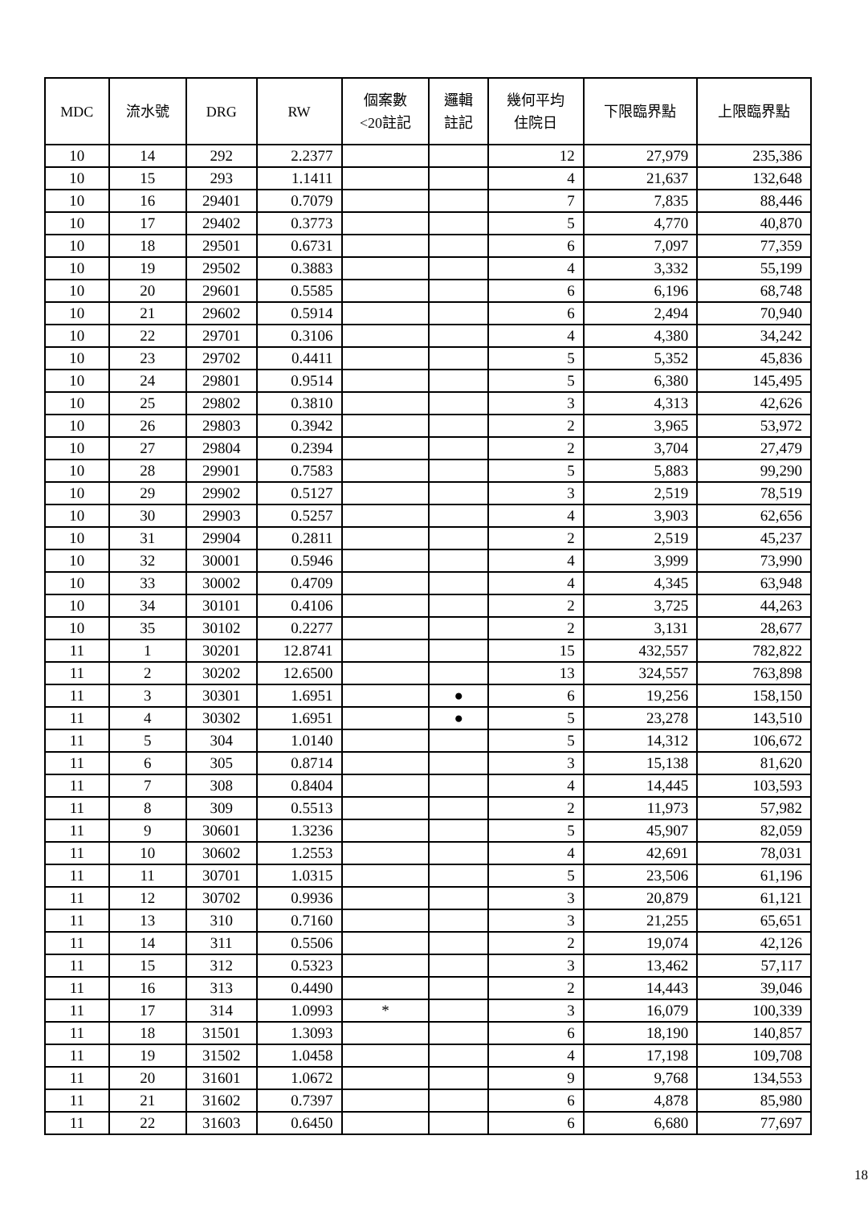| MDC | 流水號 | DRG | RW | 個案數 <20註記 | 邏輯 註記 | 幾何平均 住院日 | 下限臨界點 | 上限臨界點 |
| --- | --- | --- | --- | --- | --- | --- | --- | --- |
| 10 | 14 | 292 | 2.2377 | | | 12 | 27,979 | 235,386 |
| 10 | 15 | 293 | 1.1411 | | | 4 | 21,637 | 132,648 |
| 10 | 16 | 29401 | 0.7079 | | | 7 | 7,835 | 88,446 |
| 10 | 17 | 29402 | 0.3773 | | | 5 | 4,770 | 40,870 |
| 10 | 18 | 29501 | 0.6731 | | | 6 | 7,097 | 77,359 |
| 10 | 19 | 29502 | 0.3883 | | | 4 | 3,332 | 55,199 |
| 10 | 20 | 29601 | 0.5585 | | | 6 | 6,196 | 68,748 |
| 10 | 21 | 29602 | 0.5914 | | | 6 | 2,494 | 70,940 |
| 10 | 22 | 29701 | 0.3106 | | | 4 | 4,380 | 34,242 |
| 10 | 23 | 29702 | 0.4411 | | | 5 | 5,352 | 45,836 |
| 10 | 24 | 29801 | 0.9514 | | | 5 | 6,380 | 145,495 |
| 10 | 25 | 29802 | 0.3810 | | | 3 | 4,313 | 42,626 |
| 10 | 26 | 29803 | 0.3942 | | | 2 | 3,965 | 53,972 |
| 10 | 27 | 29804 | 0.2394 | | | 2 | 3,704 | 27,479 |
| 10 | 28 | 29901 | 0.7583 | | | 5 | 5,883 | 99,290 |
| 10 | 29 | 29902 | 0.5127 | | | 3 | 2,519 | 78,519 |
| 10 | 30 | 29903 | 0.5257 | | | 4 | 3,903 | 62,656 |
| 10 | 31 | 29904 | 0.2811 | | | 2 | 2,519 | 45,237 |
| 10 | 32 | 30001 | 0.5946 | | | 4 | 3,999 | 73,990 |
| 10 | 33 | 30002 | 0.4709 | | | 4 | 4,345 | 63,948 |
| 10 | 34 | 30101 | 0.4106 | | | 2 | 3,725 | 44,263 |
| 10 | 35 | 30102 | 0.2277 | | | 2 | 3,131 | 28,677 |
| 11 | 1 | 30201 | 12.8741 | | | 15 | 432,557 | 782,822 |
| 11 | 2 | 30202 | 12.6500 | | | 13 | 324,557 | 763,898 |
| 11 | 3 | 30301 | 1.6951 | | ● | 6 | 19,256 | 158,150 |
| 11 | 4 | 30302 | 1.6951 | | ● | 5 | 23,278 | 143,510 |
| 11 | 5 | 304 | 1.0140 | | | 5 | 14,312 | 106,672 |
| 11 | 6 | 305 | 0.8714 | | | 3 | 15,138 | 81,620 |
| 11 | 7 | 308 | 0.8404 | | | 4 | 14,445 | 103,593 |
| 11 | 8 | 309 | 0.5513 | | | 2 | 11,973 | 57,982 |
| 11 | 9 | 30601 | 1.3236 | | | 5 | 45,907 | 82,059 |
| 11 | 10 | 30602 | 1.2553 | | | 4 | 42,691 | 78,031 |
| 11 | 11 | 30701 | 1.0315 | | | 5 | 23,506 | 61,196 |
| 11 | 12 | 30702 | 0.9936 | | | 3 | 20,879 | 61,121 |
| 11 | 13 | 310 | 0.7160 | | | 3 | 21,255 | 65,651 |
| 11 | 14 | 311 | 0.5506 | | | 2 | 19,074 | 42,126 |
| 11 | 15 | 312 | 0.5323 | | | 3 | 13,462 | 57,117 |
| 11 | 16 | 313 | 0.4490 | | | 2 | 14,443 | 39,046 |
| 11 | 17 | 314 | 1.0993 | * | | 3 | 16,079 | 100,339 |
| 11 | 18 | 31501 | 1.3093 | | | 6 | 18,190 | 140,857 |
| 11 | 19 | 31502 | 1.0458 | | | 4 | 17,198 | 109,708 |
| 11 | 20 | 31601 | 1.0672 | | | 9 | 9,768 | 134,553 |
| 11 | 21 | 31602 | 0.7397 | | | 6 | 4,878 | 85,980 |
| 11 | 22 | 31603 | 0.6450 | | | 6 | 6,680 | 77,697 |
18